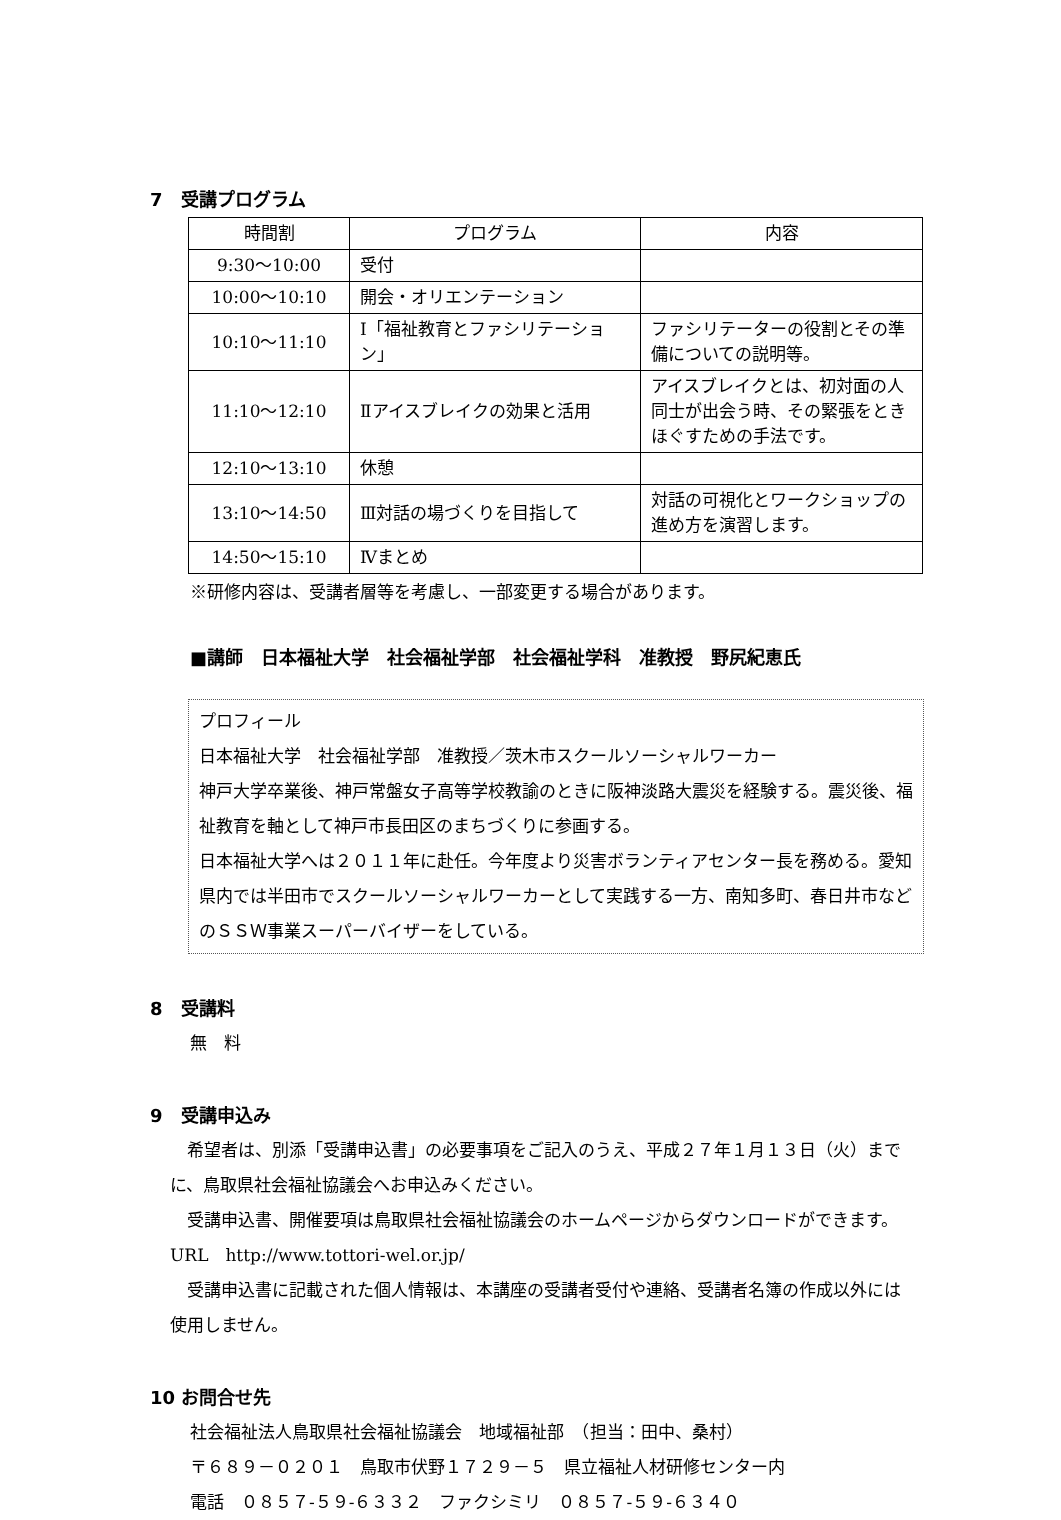7　受講プログラム
| 時間割 | プログラム | 内容 |
| --- | --- | --- |
| 9:30～10:00 | 受付 | |
| 10:00～10:10 | 開会・オリエンテーション | |
| 10:10～11:10 | Ⅰ「福祉教育とファシリテーション」 | ファシリテーターの役割とその準備についての説明等。 |
| 11:10～12:10 | Ⅱアイスブレイクの効果と活用 | アイスブレイクとは、初対面の人同士が出会う時、その緊張をときほぐすための手法です。 |
| 12:10～13:10 | 休憩 | |
| 13:10～14:50 | Ⅲ対話の場づくりを目指して | 対話の可視化とワークショップの進め方を演習します。 |
| 14:50～15:10 | Ⅳまとめ | |
※研修内容は、受講者層等を考慮し、一部変更する場合があります。
■講師　日本福祉大学　社会福祉学部　社会福祉学科　准教授　野尻紀恵氏
プロフィール
日本福祉大学　社会福祉学部　准教授／茨木市スクールソーシャルワーカー
神戸大学卒業後、神戸常盤女子高等学校教諭のときに阪神淡路大震災を経験する。震災後、福祉教育を軸として神戸市長田区のまちづくりに参画する。
日本福祉大学へは２０１１年に赴任。今年度より災害ボランティアセンター長を務める。愛知県内では半田市でスクールソーシャルワーカーとして実践する一方、南知多町、春日井市などのＳＳＷ事業スーパーバイザーをしている。
8　受講料
無　料
9　受講申込み
　希望者は、別添「受講申込書」の必要事項をご記入のうえ、平成２７年１月１３日（火）までに、鳥取県社会福祉協議会へお申込みください。
　受講申込書、開催要項は鳥取県社会福祉協議会のホームページからダウンロードができます。　URL　http://www.tottori-wel.or.jp/
　受講申込書に記載された個人情報は、本講座の受講者受付や連絡、受講者名簿の作成以外には使用しません。
10 お問合せ先
社会福祉法人鳥取県社会福祉協議会　地域福祉部　（担当：田中、桑村）
〒６８９－０２０１　鳥取市伏野１７２９－５　県立福祉人材研修センター内
電話　０８５７-５９-６３３２　ファクシミリ　０８５７-５９-６３４０